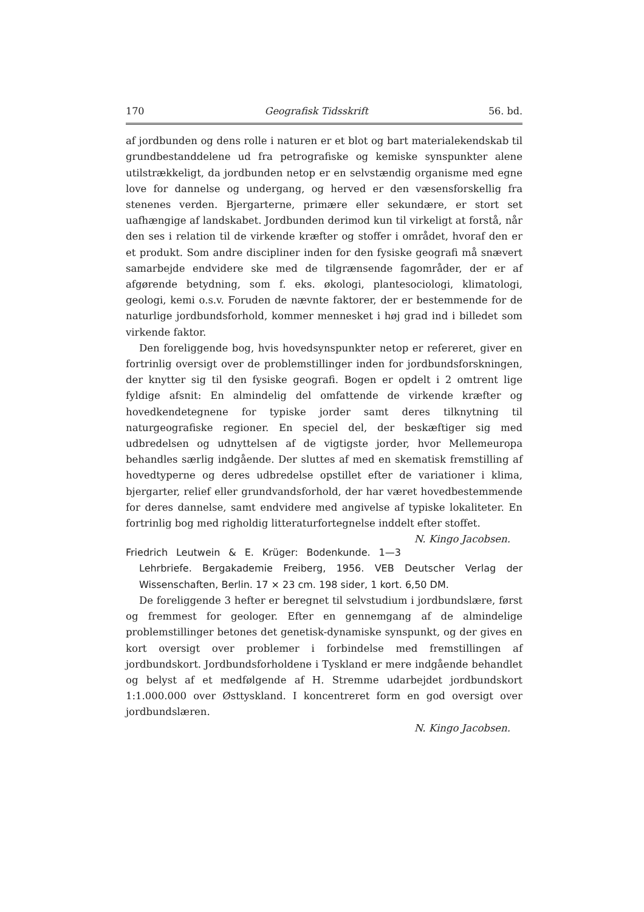170 Geografisk Tidsskrift 56. bd.
af jordbunden og dens rolle i naturen er et blot og bart materialekendskab til grundbestanddelene ud fra petrografiske og kemiske synspunkter alene utilstrækkeligt, da jordbunden netop er en selvstændig organisme med egne love for dannelse og undergang, og herved er den væsensforskellig fra stenenes verden. Bjergarterne, primære eller sekundære, er stort set uafhængige af landskabet. Jordbunden derimod kun til virkeligt at forstå, når den ses i relation til de virkende kræfter og stoffer i området, hvoraf den er et produkt. Som andre discipliner inden for den fysiske geografi må snævert samarbejde endvidere ske med de tilgrænsende fagområder, der er af afgørende betydning, som f. eks. økologi, plantesociologi, klimatologi, geologi, kemi o.s.v. Foruden de nævnte faktorer, der er bestemmende for de naturlige jordbundsforhold, kommer mennesket i høj grad ind i billedet som virkende faktor.
Den foreliggende bog, hvis hovedsynspunkter netop er refereret, giver en fortrinlig oversigt over de problemstillinger inden for jordbundsforskningen, der knytter sig til den fysiske geografi. Bogen er opdelt i 2 omtrent lige fyldige afsnit: En almindelig del omfattende de virkende kræfter og hovedkendetegnene for typiske jorder samt deres tilknytning til naturgeografiske regioner. En speciel del, der beskæftiger sig med udbredelsen og udnyttelsen af de vigtigste jorder, hvor Mellemeuropa behandles særlig indgående. Der sluttes af med en skematisk fremstilling af hovedtyperne og deres udbredelse opstillet efter de variationer i klima, bjergarter, relief eller grundvandsforhold, der har været hovedbestemmende for deres dannelse, samt endvidere med angivelse af typiske lokaliteter. En fortrinlig bog med righoldig litteraturfortegnelse inddelt efter stoffet. N. Kingo Jacobsen.
Friedrich Leutwein & E. Krüger: Bodenkunde. 1—3 Lehrbriefe. Bergakademie Freiberg, 1956. VEB Deutscher Verlag der Wissenschaften, Berlin. 17 × 23 cm. 198 sider, 1 kort. 6,50 DM.
De foreliggende 3 hefter er beregnet til selvstudium i jordbundslære, først og fremmest for geologer. Efter en gennemgang af de almindelige problemstillinger betones det genetisk-dynamiske synspunkt, og der gives en kort oversigt over problemer i forbindelse med fremstillingen af jordbundskort. Jordbundsforholdene i Tyskland er mere indgående behandlet og belyst af et medfølgende af H. Stremme udarbejdet jordbundskort 1:1.000.000 over Østtyskland. I koncentreret form en god oversigt over jordbundslæren.
N. Kingo Jacobsen.